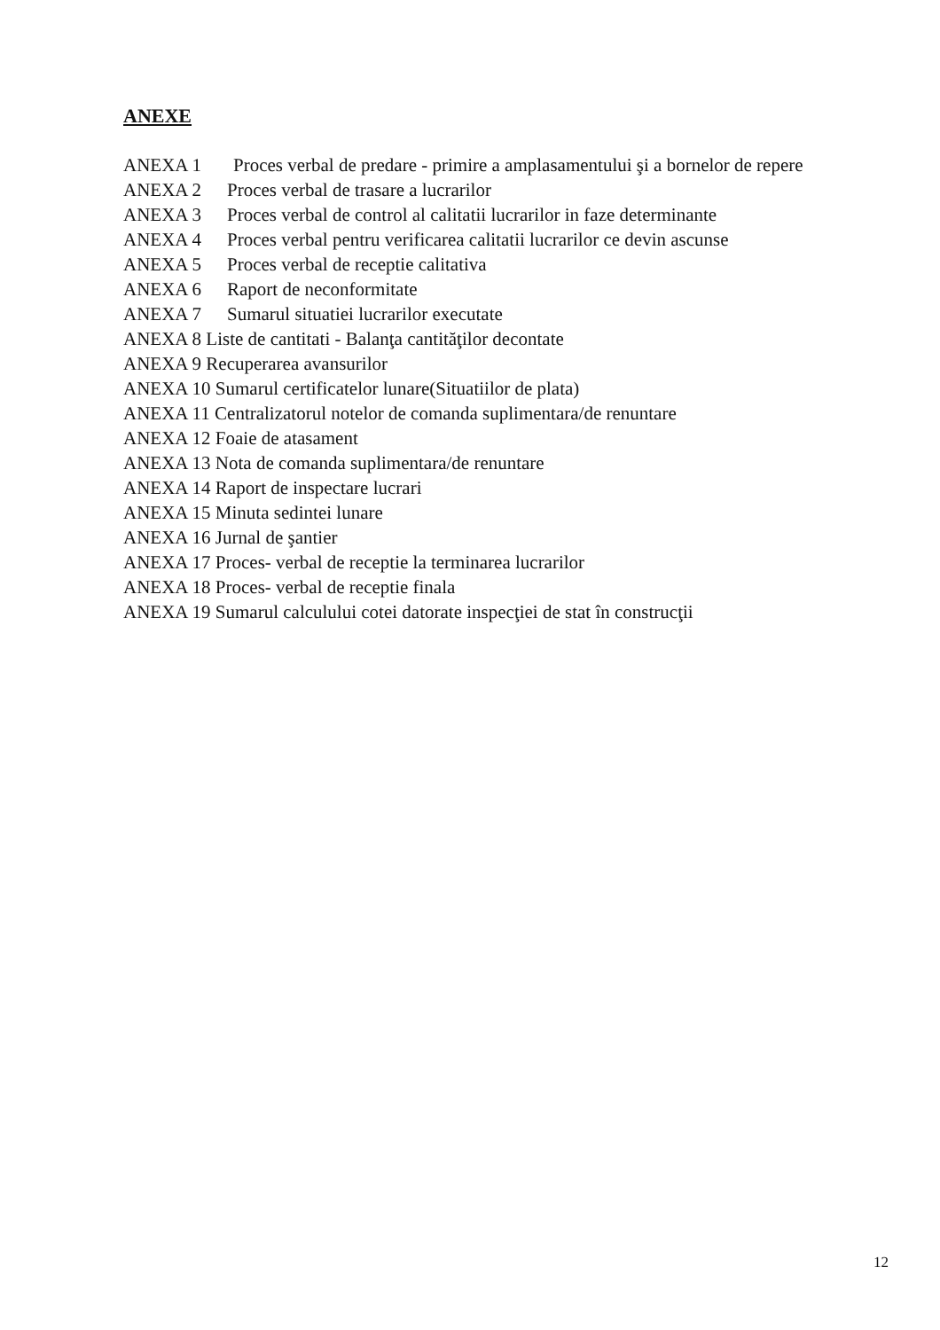ANEXE
ANEXA 1 Proces verbal de predare - primire a amplasamentului şi a bornelor de repere
ANEXA 2 Proces verbal de trasare a lucrarilor
ANEXA 3 Proces verbal de control al calitatii lucrarilor in faze determinante
ANEXA 4 Proces verbal pentru verificarea calitatii lucrarilor ce devin ascunse
ANEXA 5 Proces verbal de receptie calitativa
ANEXA 6 Raport de neconformitate
ANEXA 7 Sumarul situatiei lucrarilor executate
ANEXA 8 Liste de cantitati - Balanţa cantităţilor decontate
ANEXA 9 Recuperarea avansurilor
ANEXA 10 Sumarul certificatelor lunare(Situatiilor de plata)
ANEXA 11 Centralizatorul notelor de comanda suplimentara/de renuntare
ANEXA 12 Foaie de atasament
ANEXA 13 Nota de comanda suplimentara/de renuntare
ANEXA 14 Raport de inspectare lucrari
ANEXA 15 Minuta sedintei lunare
ANEXA 16 Jurnal de şantier
ANEXA 17 Proces- verbal de receptie la terminarea lucrarilor
ANEXA 18 Proces- verbal de receptie finala
ANEXA 19 Sumarul calculului cotei datorate inspecţiei de stat în construcţii
12